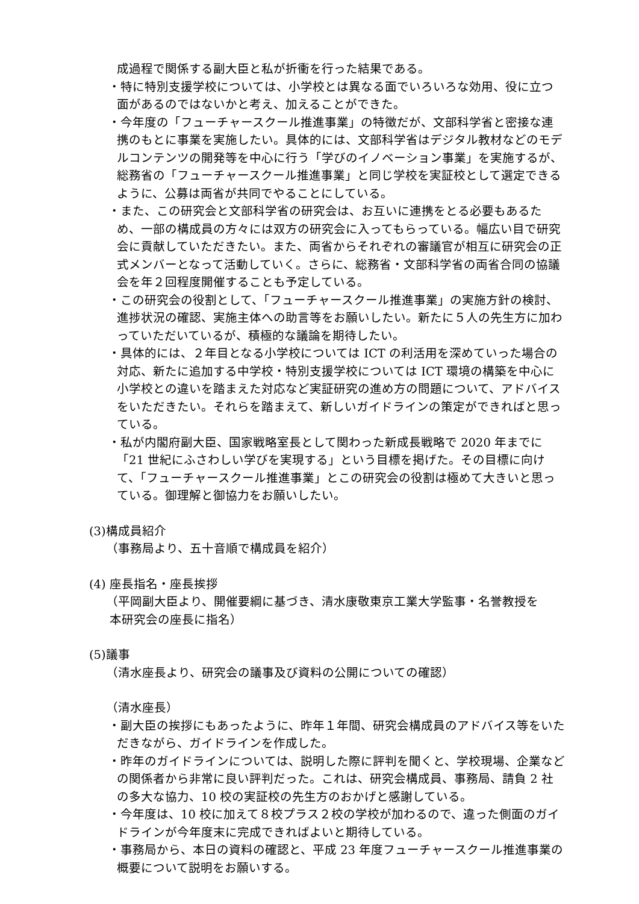成過程で関係する副大臣と私が折衝を行った結果である。
・特に特別支援学校については、小学校とは異なる面でいろいろな効用、役に立つ面があるのではないかと考え、加えることができた。
・今年度の「フューチャースクール推進事業」の特徴だが、文部科学省と密接な連携のもとに事業を実施したい。具体的には、文部科学省はデジタル教材などのモデルコンテンツの開発等を中心に行う「学びのイノベーション事業」を実施するが、総務省の「フューチャースクール推進事業」と同じ学校を実証校として選定できるように、公募は両省が共同でやることにしている。
・また、この研究会と文部科学省の研究会は、お互いに連携をとる必要もあるため、一部の構成員の方々には双方の研究会に入ってもらっている。幅広い目で研究会に貢献していただきたい。また、両省からそれぞれの審議官が相互に研究会の正式メンバーとなって活動していく。さらに、総務省・文部科学省の両省合同の協議会を年２回程度開催することも予定している。
・この研究会の役割として、「フューチャースクール推進事業」の実施方針の検討、進捗状況の確認、実施主体への助言等をお願いしたい。新たに５人の先生方に加わっていただいているが、積極的な議論を期待したい。
・具体的には、２年目となる小学校については ICT の利活用を深めていった場合の対応、新たに追加する中学校・特別支援学校については ICT 環境の構築を中心に小学校との違いを踏まえた対応など実証研究の進め方の問題について、アドバイスをいただきたい。それらを踏まえて、新しいガイドラインの策定ができればと思っている。
・私が内閣府副大臣、国家戦略室長として関わった新成長戦略で 2020 年までに「21 世紀にふさわしい学びを実現する」という目標を掲げた。その目標に向けて、「フューチャースクール推進事業」とこの研究会の役割は極めて大きいと思っている。御理解と御協力をお願いしたい。
(3)構成員紹介
（事務局より、五十音順で構成員を紹介）
(4) 座長指名・座長挨拶
（平岡副大臣より、開催要綱に基づき、清水康敬東京工業大学監事・名誉教授を
本研究会の座長に指名）
(5)議事
（清水座長より、研究会の議事及び資料の公開についての確認）
（清水座長）
・副大臣の挨拶にもあったように、昨年１年間、研究会構成員のアドバイス等をいただきながら、ガイドラインを作成した。
・昨年のガイドラインについては、説明した際に評判を聞くと、学校現場、企業などの関係者から非常に良い評判だった。これは、研究会構成員、事務局、請負 2 社の多大な協力、10 校の実証校の先生方のおかげと感謝している。
・今年度は、10 校に加えて８校プラス２校の学校が加わるので、違った側面のガイドラインが今年度末に完成できればよいと期待している。
・事務局から、本日の資料の確認と、平成 23 年度フューチャースクール推進事業の概要について説明をお願いする。